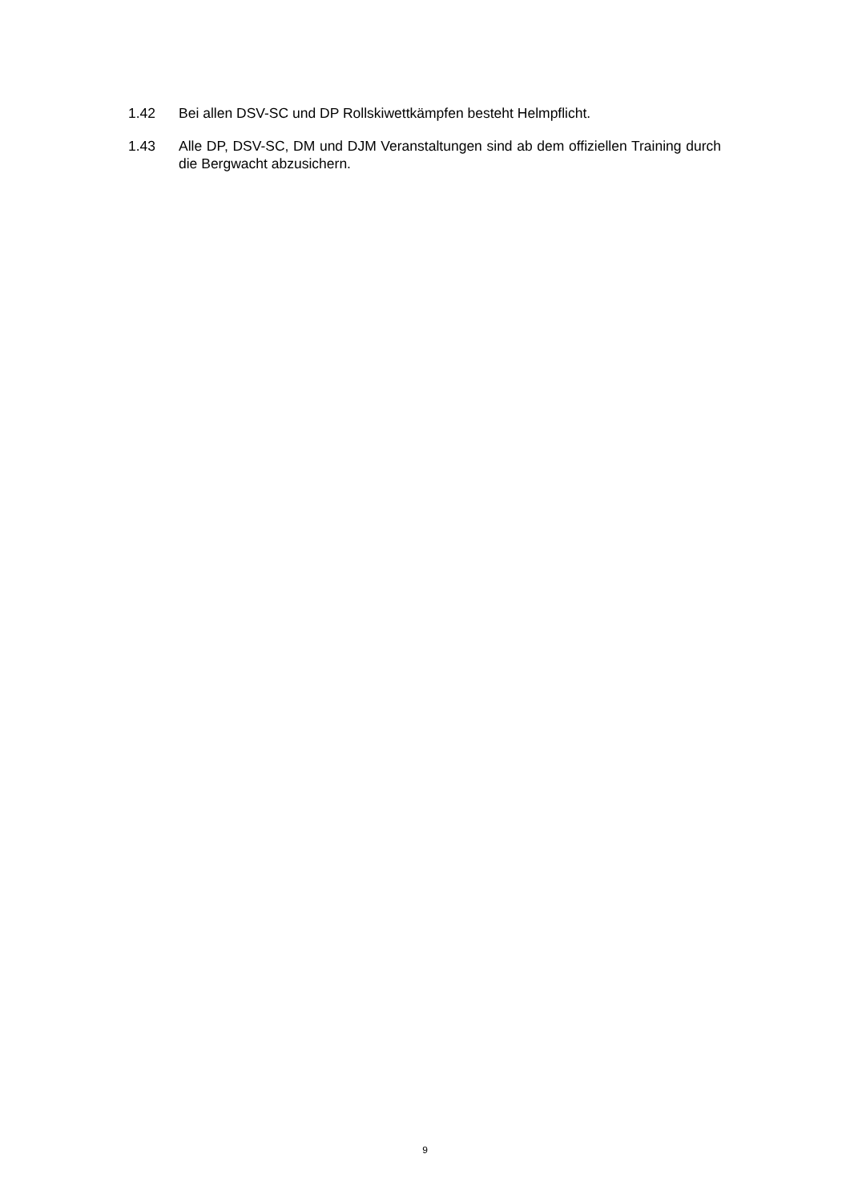1.42 Bei allen DSV-SC und DP Rollskiwettkämpfen besteht Helmpflicht.
1.43 Alle DP, DSV-SC, DM und DJM Veranstaltungen sind ab dem offiziellen Training durch die Bergwacht abzusichern.
9